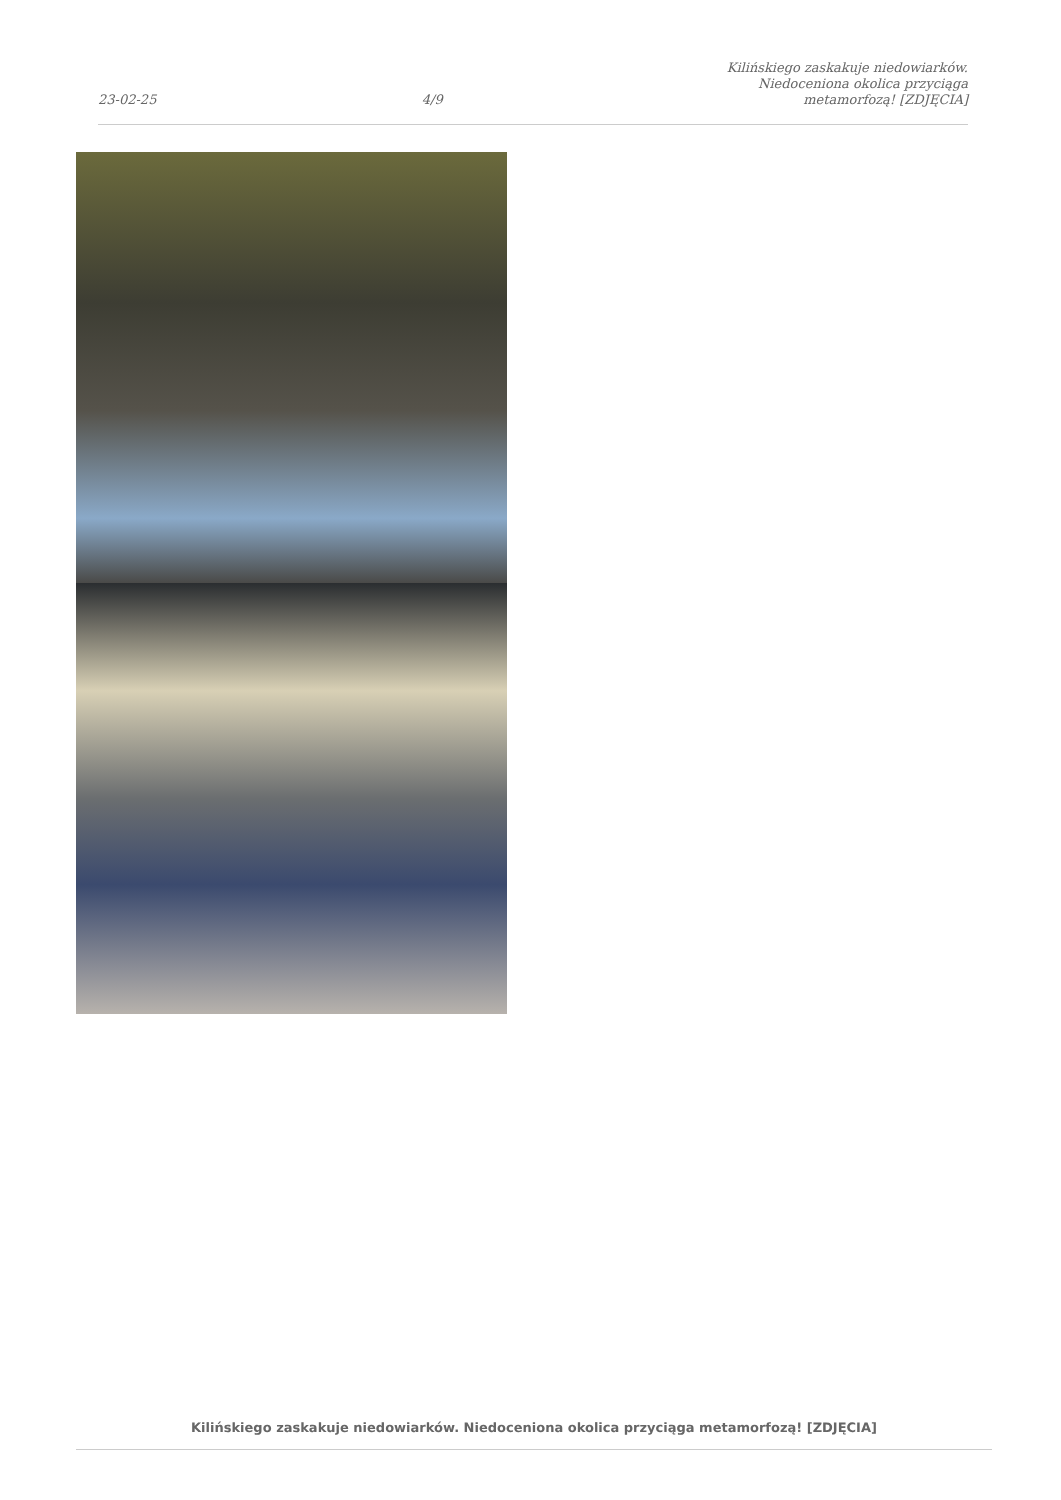23-02-25 4/9 Kilińskiego zaskakuje niedowiarków. Niedoceniona okolica przyciąga metamorfozą! [ZDJĘCIA]
Kilińskiego zaskakuje niedowiarków. Niedoceniona okolica przyciąga metamorfozą! [ZDJĘCIA]